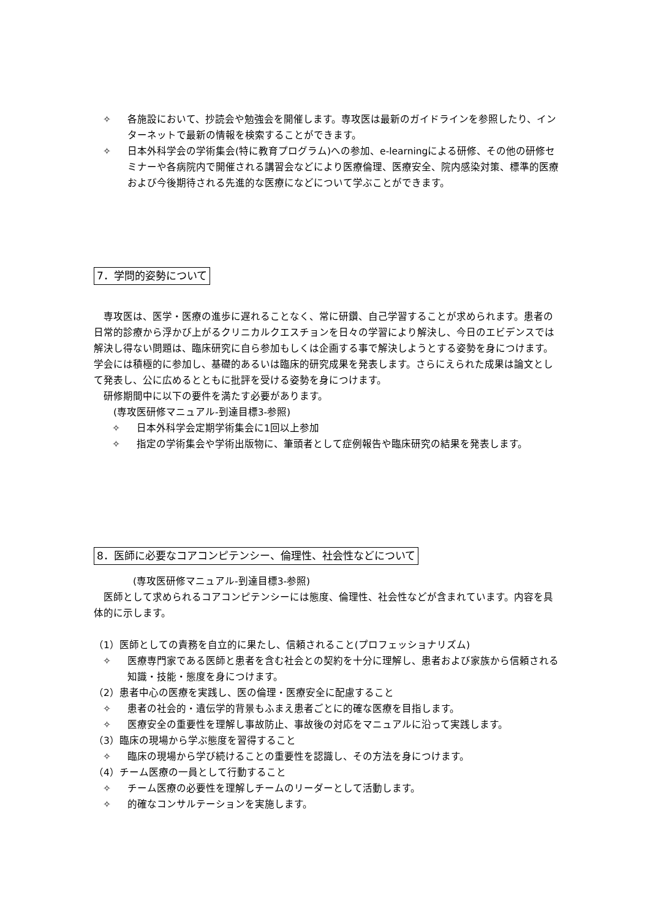✧ 各施設において、抄読会や勉強会を開催します。専攻医は最新のガイドラインを参照したり、インターネットで最新の情報を検索することができます。
✧ 日本外科学会の学術集会(特に教育プログラム)への参加、e-learningによる研修、その他の研修セミナーや各病院内で開催される講習会などにより医療倫理、医療安全、院内感染対策、標準的医療および今後期待される先進的な医療になどについて学ぶことができます。
7．学問的姿勢について
　専攻医は、医学・医療の進歩に遅れることなく、常に研鑽、自己学習することが求められます。患者の日常的診療から浮かび上がるクリニカルクエスチョンを日々の学習により解決し、今日のエビデンスでは解決し得ない問題は、臨床研究に自ら参加もしくは企画する事で解決しようとする姿勢を身につけます。学会には積極的に参加し、基礎的あるいは臨床的研究成果を発表します。さらにえられた成果は論文として発表し、公に広めるとともに批評を受ける姿勢を身につけます。
　研修期間中に以下の要件を満たす必要があります。
　　(専攻医研修マニュアル-到達目標3-参照)
✧ 日本外科学会定期学術集会に1回以上参加
✧ 指定の学術集会や学術出版物に、筆頭者として症例報告や臨床研究の結果を発表します。
8．医師に必要なコアコンピテンシー、倫理性、社会性などについて
　　　　(専攻医研修マニュアル-到達目標3-参照)
　医師として求められるコアコンピテンシーには態度、倫理性、社会性などが含まれています。内容を具体的に示します。
（1）医師としての責務を自立的に果たし、信頼されること(プロフェッショナリズム)
✧ 医療専門家である医師と患者を含む社会との契約を十分に理解し、患者および家族から信頼される知識・技能・態度を身につけます。
（2）患者中心の医療を実践し、医の倫理・医療安全に配慮すること
✧ 患者の社会的・遺伝学的背景もふまえ患者ごとに的確な医療を目指します。
✧ 医療安全の重要性を理解し事故防止、事故後の対応をマニュアルに沿って実践します。
（3）臨床の現場から学ぶ態度を習得すること
✧ 臨床の現場から学び続けることの重要性を認識し、その方法を身につけます。
（4）チーム医療の一員として行動すること
✧ チーム医療の必要性を理解しチームのリーダーとして活動します。
✧ 的確なコンサルテーションを実施します。